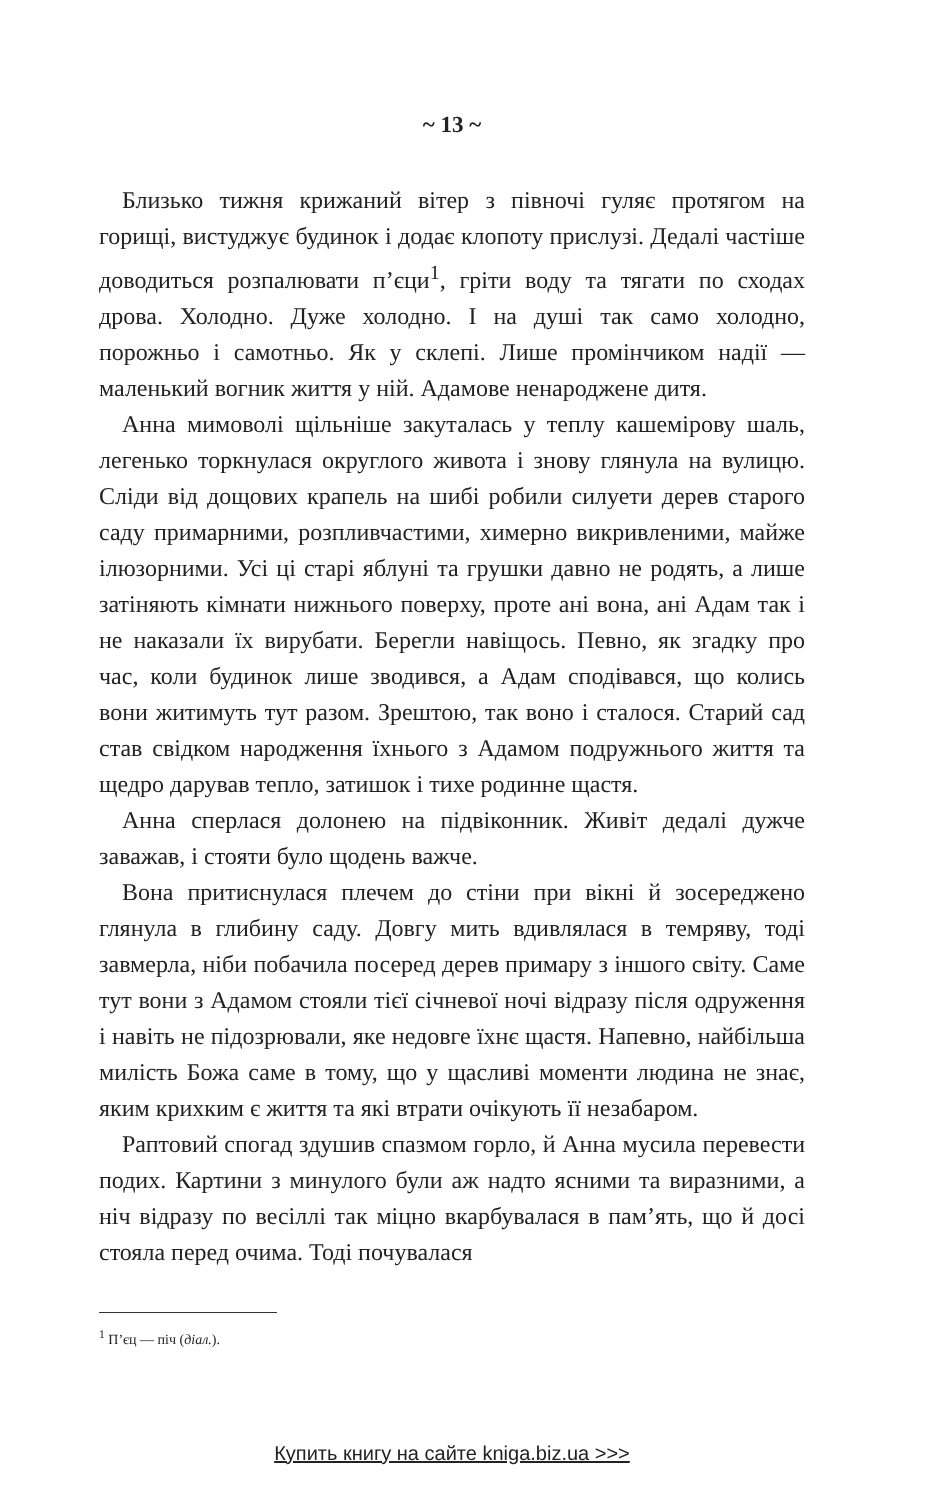~ 13 ~
Близько тижня крижаний вітер з півночі гуляє протягом на горищі, вистуджує будинок і додає клопоту прислузі. Дедалі частіше доводиться розпалювати п’єци<sup>1</sup>, гріти воду та тягати по сходах дрова. Холодно. Дуже холодно. І на душі так само холодно, порожньо і самотньо. Як у склепі. Лише промінчиком надії — маленький вогник життя у ній. Адамове ненароджене дитя.
Анна мимоволі щільніше закуталась у теплу кашемірову шаль, легенько торкнулася округлого живота і знову глянула на вулицю. Сліди від дощових крапель на шибі робили силуети дерев старого саду примарними, розпливчастими, химерно викривленими, майже ілюзорними. Усі ці старі яблуні та грушки давно не родять, а лише затіняють кімнати нижнього поверху, проте ані вона, ані Адам так і не наказали їх вирубати. Берегли навіщось. Певно, як згадку про час, коли будинок лише зводився, а Адам сподівався, що колись вони житимуть тут разом. Зрештою, так воно і сталося. Старий сад став свідком народження їхнього з Адамом подружнього життя та щедро дарував тепло, затишок і тихе родинне щастя.
Анна сперлася долонею на підвіконник. Живіт дедалі дужче заважав, і стояти було щодень важче.
Вона притиснулася плечем до стіни при вікні й зосереджено глянула в глибину саду. Довгу мить вдивлялася в темряву, тоді завмерла, ніби побачила посеред дерев примару з іншого світу. Саме тут вони з Адамом стояли тієї січневої ночі відразу після одруження і навіть не підозрювали, яке недовге їхнє щастя. Напевно, найбільша милість Божа саме в тому, що у щасливі моменти людина не знає, яким крихким є життя та які втрати очікують її незабаром.
Раптовий спогад здушив спазмом горло, й Анна мусила перевести подих. Картини з минулого були аж надто ясними та виразними, а ніч відразу по весіллі так міцно вкарбувалася в пам’ять, що й досі стояла перед очима. Тоді почувалася
<sup>1</sup> П’єц — піч (діал.).
Купить книгу на сайте kniga.biz.ua >>>